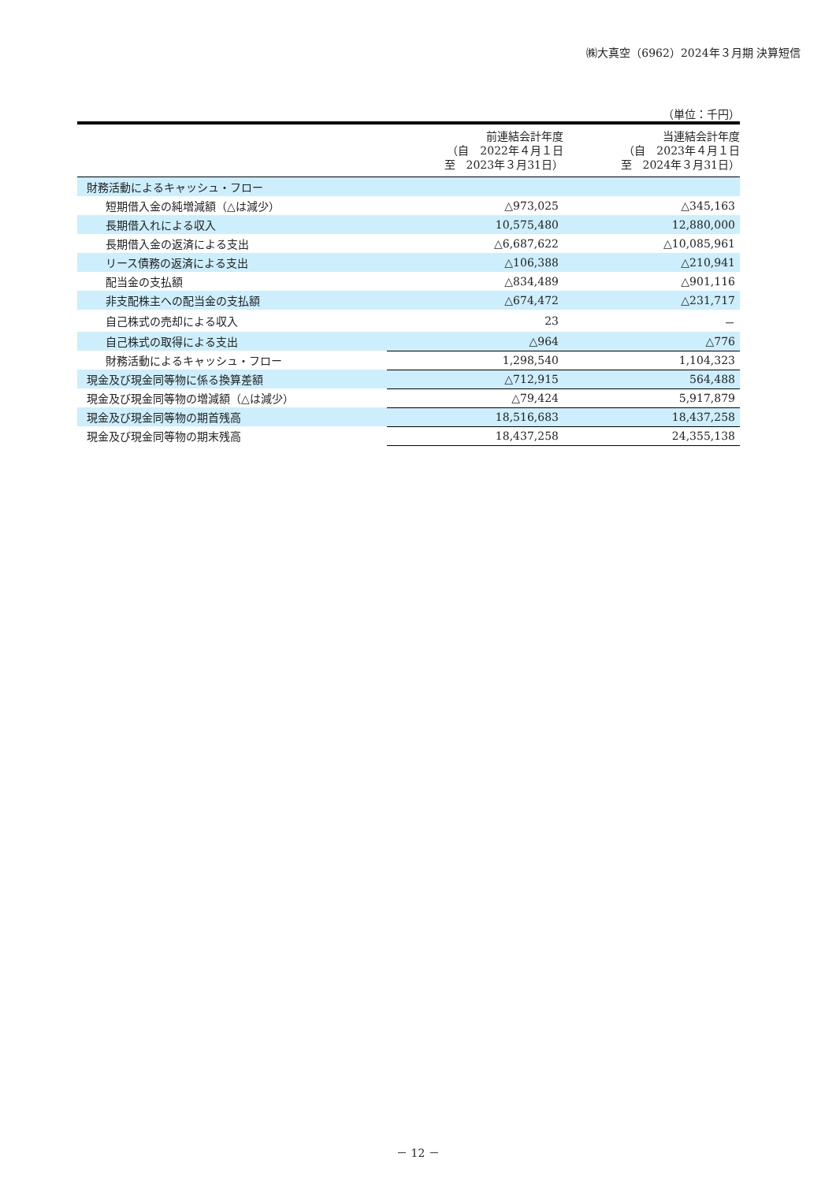㈱大真空（6962）2024年３月期 決算短信
（単位：千円）
| | 前連結会計年度 （自 2022年４月１日 至 2023年３月31日） | 当連結会計年度 （自 2023年４月１日 至 2024年３月31日） |
| --- | --- | --- |
| 財務活動によるキャッシュ・フロー | | |
| 短期借入金の純増減額（△は減少） | △973,025 | △345,163 |
| 長期借入れによる収入 | 10,575,480 | 12,880,000 |
| 長期借入金の返済による支出 | △6,687,622 | △10,085,961 |
| リース債務の返済による支出 | △106,388 | △210,941 |
| 配当金の支払額 | △834,489 | △901,116 |
| 非支配株主への配当金の支払額 | △674,472 | △231,717 |
| 自己株式の売却による収入 | 23 | － |
| 自己株式の取得による支出 | △964 | △776 |
| 財務活動によるキャッシュ・フロー | 1,298,540 | 1,104,323 |
| 現金及び現金同等物に係る換算差額 | △712,915 | 564,488 |
| 現金及び現金同等物の増減額（△は減少） | △79,424 | 5,917,879 |
| 現金及び現金同等物の期首残高 | 18,516,683 | 18,437,258 |
| 現金及び現金同等物の期末残高 | 18,437,258 | 24,355,138 |
－ 12 －